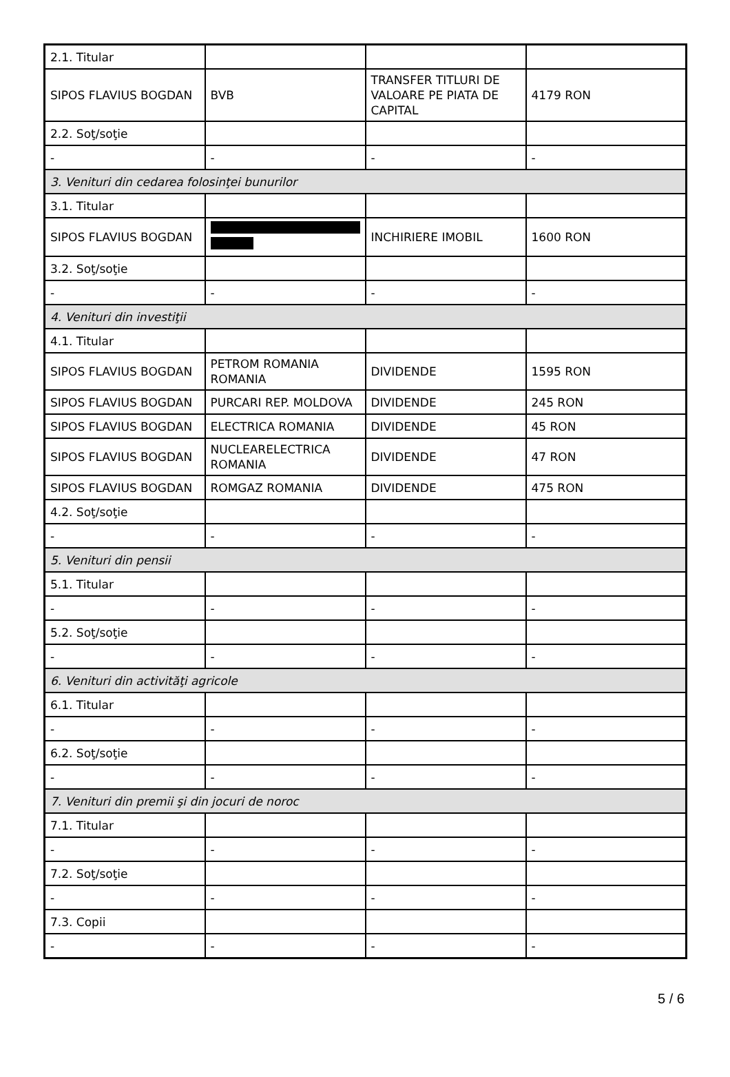| 2.1. Titular | | | |
| SIPOS FLAVIUS BOGDAN | BVB | TRANSFER TITLURI DE VALOARE PE PIATA DE CAPITAL | 4179 RON |
| 2.2. Soţ/soţie | | | |
| - | - | - | - |
| 3. Venituri din cedarea folosinţei bunurilor | | | |
| 3.1. Titular | | | |
| SIPOS FLAVIUS BOGDAN | | INCHIRIERE IMOBIL | 1600 RON |
| 3.2. Soţ/soţie | | | |
| - | - | - | - |
| 4. Venituri din investiţii | | | |
| 4.1. Titular | | | |
| SIPOS FLAVIUS BOGDAN | PETROM ROMANIA ROMANIA | DIVIDENDE | 1595 RON |
| SIPOS FLAVIUS BOGDAN | PURCARI REP. MOLDOVA | DIVIDENDE | 245 RON |
| SIPOS FLAVIUS BOGDAN | ELECTRICA ROMANIA | DIVIDENDE | 45 RON |
| SIPOS FLAVIUS BOGDAN | NUCLEARELECTRICA ROMANIA | DIVIDENDE | 47 RON |
| SIPOS FLAVIUS BOGDAN | ROMGAZ ROMANIA | DIVIDENDE | 475 RON |
| 4.2. Soţ/soţie | | | |
| - | - | - | - |
| 5. Venituri din pensii | | | |
| 5.1. Titular | | | |
| - | - | - | - |
| 5.2. Soţ/soţie | | | |
| - | - | - | - |
| 6. Venituri din activităţi agricole | | | |
| 6.1. Titular | | | |
| - | - | - | - |
| 6.2. Soţ/soţie | | | |
| - | - | - | - |
| 7. Venituri din premii şi din jocuri de noroc | | | |
| 7.1. Titular | | | |
| - | - | - | - |
| 7.2. Soţ/soţie | | | |
| - | - | - | - |
| 7.3. Copii | | | |
| - | - | - | - |
5 / 6